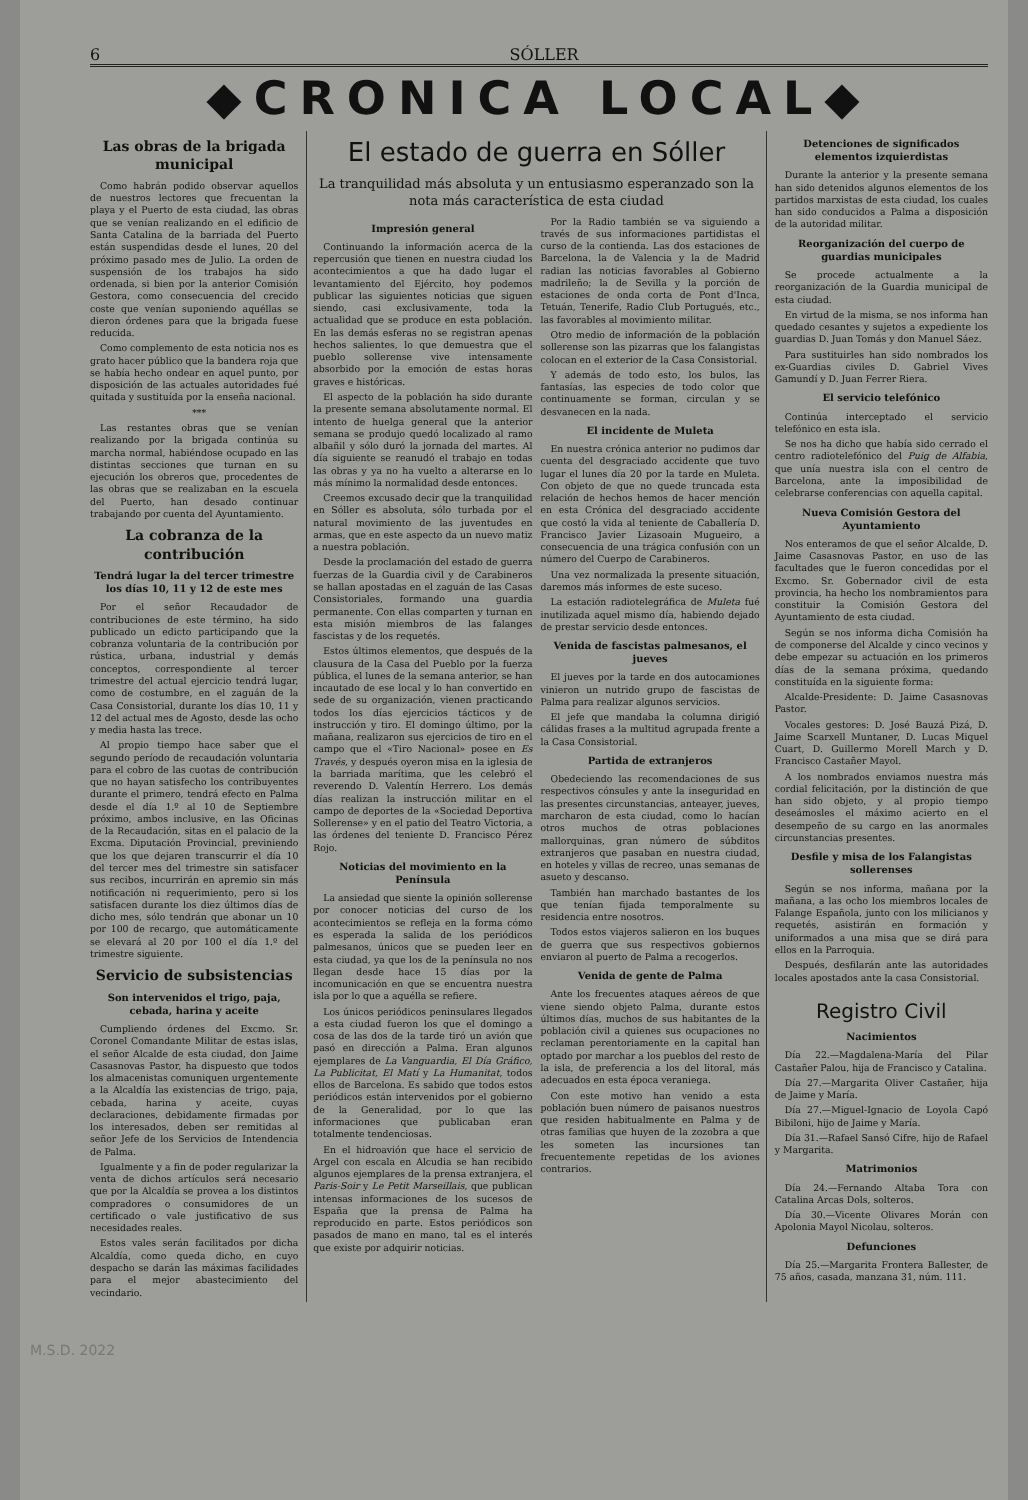6 SÓLLER
◆CRONICA LOCAL◆
Las obras de la brigada municipal
Como habrán podido observar aquellos de nuestros lectores que frecuentan la playa y el Puerto de esta ciudad, las obras que se venían realizando en el edificio de Santa Catalina de la barriada del Puerto están suspendidas desde el lunes, 20 del próximo pasado mes de Julio. La orden de suspensión de los trabajos ha sido ordenada, si bien por la anterior Comisión Gestora, como consecuencia del crecido coste que venían suponiendo aquéllas se dieron órdenes para que la brigada fuese reducida.
Como complemento de esta noticia nos es grato hacer público que la bandera roja que se había hecho ondear en aquel punto, por disposición de las actuales autoridades fué quitada y sustituída por la enseña nacional.
***
Las restantes obras que se venían realizando por la brigada continúa su marcha normal, habiéndose ocupado en las distintas secciones que turnan en su ejecución los obreros que, procedentes de las obras que se realizaban en la escuela del Puerto, han desado continuar trabajando por cuenta del Ayuntamiento.
La cobranza de la contribución
Tendrá lugar la del tercer trimestre los días 10, 11 y 12 de este mes
Por el señor Recaudador de contribuciones de este término, ha sido publicado un edicto participando que la cobranza voluntaria de la contribución por rústica, urbana, industrial y demás conceptos, correspondiente al tercer trimestre del actual ejercicio tendrá lugar, como de costumbre, en el zaguán de la Casa Consistorial, durante los días 10, 11 y 12 del actual mes de Agosto, desde las ocho y media hasta las trece.
Al propio tiempo hace saber que el segundo período de recaudación voluntaria para el cobro de las cuotas de contribución que no hayan satisfecho los contribuyentes durante el primero, tendrá efecto en Palma desde el día 1.º al 10 de Septiembre próximo, ambos inclusive, en las Oficinas de la Recaudación, sitas en el palacio de la Excma. Diputación Provincial, previniendo que los que dejaren transcurrir el día 10 del tercer mes del trimestre sin satisfacer sus recibos, incurrirán en apremio sin más notificación ni requerimiento, pero si los satisfacen durante los diez últimos días de dicho mes, sólo tendrán que abonar un 10 por 100 de recargo, que automáticamente se elevará al 20 por 100 el día 1.º del trimestre siguiente.
Servicio de subsistencias
Son intervenidos el trigo, paja, cebada, harina y aceite
Cumpliendo órdenes del Excmo. Sr. Coronel Comandante Militar de estas islas, el señor Alcalde de esta ciudad, don Jaime Casasnovas Pastor, ha dispuesto que todos los almacenistas comuniquen urgentemente a la Alcaldía las existencias de trigo, paja, cebada, harina y aceite, cuyas declaraciones, debidamente firmadas por los interesados, deben ser remitidas al señor Jefe de los Servicios de Intendencia de Palma.
Igualmente y a fin de poder regularizar la venta de dichos artículos será necesario que por la Alcaldía se provea a los distintos compradores o consumidores de un certificado o vale justificativo de sus necesidades reales.
Estos vales serán facilitados por dicha Alcaldía, como queda dicho, en cuyo despacho se darán las máximas facilidades para el mejor abastecimiento del vecindario.
El estado de guerra en Sóller
La tranquilidad más absoluta y un entusiasmo esperanzado son la nota más característica de esta ciudad
Impresión general
Continuando la información acerca de la repercusión que tienen en nuestra ciudad los acontecimientos a que ha dado lugar el levantamiento del Ejército, hoy podemos publicar las siguientes noticias que siguen siendo, casi exclusivamente, toda la actualidad que se produce en esta población. En las demás esferas no se registran apenas hechos salientes, lo que demuestra que el pueblo sollerense vive intensamente absorbido por la emoción de estas horas graves e históricas.
El aspecto de la población ha sido durante la presente semana absolutamente normal. El intento de huelga general que la anterior semana se produjo quedó localizado al ramo albañil y sólo duró la jornada del martes. Al día siguiente se reanudó el trabajo en todas las obras y ya no ha vuelto a alterarse en lo más mínimo la normalidad desde entonces.
Creemos excusado decir que la tranquilidad en Sóller es absoluta, sólo turbada por el natural movimiento de las juventudes en armas, que en este aspecto da un nuevo matiz a nuestra población.
Desde la proclamación del estado de guerra fuerzas de la Guardia civil y de Carabineros se hallan apostadas en el zaguán de las Casas Consistoriales, formando una guardia permanente. Con ellas comparten y turnan en esta misión miembros de las falanges fascistas y de los requetés.
Estos últimos elementos, que después de la clausura de la Casa del Pueblo por la fuerza pública, el lunes de la semana anterior, se han incautado de ese local y lo han convertido en sede de su organización, vienen practicando todos los días ejercicios tácticos y de instrucción y tiro. El domingo último, por la mañana, realizaron sus ejercicios de tiro en el campo que el «Tiro Nacional» posee en Es Través, y después oyeron misa en la iglesia de la barriada marítima, que les celebró el reverendo D. Valentín Herrero. Los demás días realizan la instrucción militar en el campo de deportes de la «Sociedad Deportiva Sollerense» y en el patio del Teatro Victoria, a las órdenes del teniente D. Francisco Pérez Rojo.
Noticias del movimiento en la Península
La ansiedad que siente la opinión sollerense por conocer noticias del curso de los acontecimientos se refleja en la forma cómo es esperada la salida de los periódicos palmesanos, únicos que se pueden leer en esta ciudad, ya que los de la península no nos llegan desde hace 15 días por la incomunicación en que se encuentra nuestra isla por lo que a aquélla se refiere.
Los únicos periódicos peninsulares llegados a esta ciudad fueron los que el domingo a cosa de las dos de la tarde tiró un avión que pasó en dirección a Palma. Eran algunos ejemplares de La Vanguardia, El Día Gráfico, La Publicitat, El Matí y La Humanitat, todos ellos de Barcelona. Es sabido que todos estos periódicos están intervenidos por el gobierno de la Generalidad, por lo que las informaciones que publicaban eran totalmente tendenciosas.
En el hidroavión que hace el servicio de Argel con escala en Alcudia se han recibido algunos ejemplares de la prensa extranjera, el Paris-Soir y Le Petit Marseillais, que publican intensas informaciones de los sucesos de España que la prensa de Palma ha reproducido en parte. Estos periódicos son pasados de mano en mano, tal es el interés que existe por adquirir noticias.
Por la Radio también se va siguiendo a través de sus informaciones partidistas el curso de la contienda. Las dos estaciones de Barcelona, la de Valencia y la de Madrid radian las noticias favorables al Gobierno madrileño; la de Sevilla y la porción de estaciones de onda corta de Pont d'Inca, Tetuán, Tenerife, Radio Club Portugués, etc., las favorables al movimiento militar.
Otro medio de información de la población sollerense son las pizarras que los falangistas colocan en el exterior de la Casa Consistorial.
Y además de todo esto, los bulos, las fantasías, las especies de todo color que continuamente se forman, circulan y se desvanecen en la nada.
El incidente de Muleta
En nuestra crónica anterior no pudimos dar cuenta del desgraciado accidente que tuvo lugar el lunes día 20 por la tarde en Muleta. Con objeto de que no quede truncada esta relación de hechos hemos de hacer mención en esta Crónica del desgraciado accidente que costó la vida al teniente de Caballería D. Francisco Javier Lizasoain Mugueiro, a consecuencia de una trágica confusión con un número del Cuerpo de Carabineros.
Una vez normalizada la presente situación, daremos más informes de este suceso.
La estación radiotelegráfica de Muleta fué inutilizada aquel mismo día, habiendo dejado de prestar servicio desde entonces.
Venida de fascistas palmesanos, el jueves
El jueves por la tarde en dos autocamiones vinieron un nutrido grupo de fascistas de Palma para realizar algunos servicios.
El jefe que mandaba la columna dirigió cálidas frases a la multitud agrupada frente a la Casa Consistorial.
Partida de extranjeros
Obedeciendo las recomendaciones de sus respectivos cónsules y ante la inseguridad en las presentes circunstancias, anteayer, jueves, marcharon de esta ciudad, como lo hacían otros muchos de otras poblaciones mallorquinas, gran número de súbditos extranjeros que pasaban en nuestra ciudad, en hoteles y villas de recreo, unas semanas de asueto y descanso.
También han marchado bastantes de los que tenían fijada temporalmente su residencia entre nosotros.
Todos estos viajeros salieron en los buques de guerra que sus respectivos gobiernos enviaron al puerto de Palma a recogerlos.
Venida de gente de Palma
Ante los frecuentes ataques aéreos de que viene siendo objeto Palma, durante estos últimos días, muchos de sus habitantes de la población civil a quienes sus ocupaciones no reclaman perentoriamente en la capital han optado por marchar a los pueblos del resto de la isla, de preferencia a los del litoral, más adecuados en esta época veraniega.
Con este motivo han venido a esta población buen número de paisanos nuestros que residen habitualmente en Palma y de otras familias que huyen de la zozobra a que les someten las incursiones tan frecuentemente repetidas de los aviones contrarios.
Detenciones de significados elementos izquierdistas
Durante la anterior y la presente semana han sido detenidos algunos elementos de los partidos marxistas de esta ciudad, los cuales han sido conducidos a Palma a disposición de la autoridad militar.
Reorganización del cuerpo de guardias municipales
Se procede actualmente a la reorganización de la Guardia municipal de esta ciudad.
En virtud de la misma, se nos informa han quedado cesantes y sujetos a expediente los guardias D. Juan Tomás y don Manuel Sáez.
Para sustituirles han sido nombrados los ex-Guardias civiles D. Gabriel Vives Gamundí y D. Juan Ferrer Riera.
El servicio telefónico
Continúa interceptado el servicio telefónico en esta isla.
Se nos ha dicho que había sido cerrado el centro radiotelefónico del Puig de Alfabia, que unía nuestra isla con el centro de Barcelona, ante la imposibilidad de celebrarse conferencias con aquella capital.
Nueva Comisión Gestora del Ayuntamiento
Nos enteramos de que el señor Alcalde, D. Jaime Casasnovas Pastor, en uso de las facultades que le fueron concedidas por el Excmo. Sr. Gobernador civil de esta provincia, ha hecho los nombramientos para constituir la Comisión Gestora del Ayuntamiento de esta ciudad.
Según se nos informa dicha Comisión ha de componerse del Alcalde y cinco vecinos y debe empezar su actuación en los primeros días de la semana próxima, quedando constituída en la siguiente forma:
Alcalde-Presidente: D. Jaime Casasnovas Pastor.
Vocales gestores: D. José Bauzá Pizá, D. Jaime Scarxell Muntaner, D. Lucas Miquel Cuart, D. Guillermo Morell March y D. Francisco Castañer Mayol.
A los nombrados enviamos nuestra más cordial felicitación, por la distinción de que han sido objeto, y al propio tiempo deseámosles el máximo acierto en el desempeño de su cargo en las anormales circunstancias presentes.
Desfile y misa de los Falangistas sollerenses
Según se nos informa, mañana por la mañana, a las ocho los miembros locales de Falange Española, junto con los milicianos y requetés, asistirán en formación y uniformados a una misa que se dirá para ellos en la Parroquia.
Después, desfilarán ante las autoridades locales apostados ante la casa Consistorial.
Registro Civil
Nacimientos
Día 22.—Magdalena-María del Pilar Castañer Palou, hija de Francisco y Catalina.
Día 27.—Margarita Oliver Castañer, hija de Jaime y María.
Día 27.—Miguel-Ignacio de Loyola Capó Bibiloni, hijo de Jaime y María.
Día 31.—Rafael Sansó Cifre, hijo de Rafael y Margarita.
Matrimonios
Día 24.—Fernando Altaba Tora con Catalina Arcas Dols, solteros.
Día 30.—Vicente Olivares Morán con Apolonia Mayol Nicolau, solteros.
Defunciones
Día 25.—Margarita Frontera Ballester, de 75 años, casada, manzana 31, núm. 111.
M.S.D. 2022